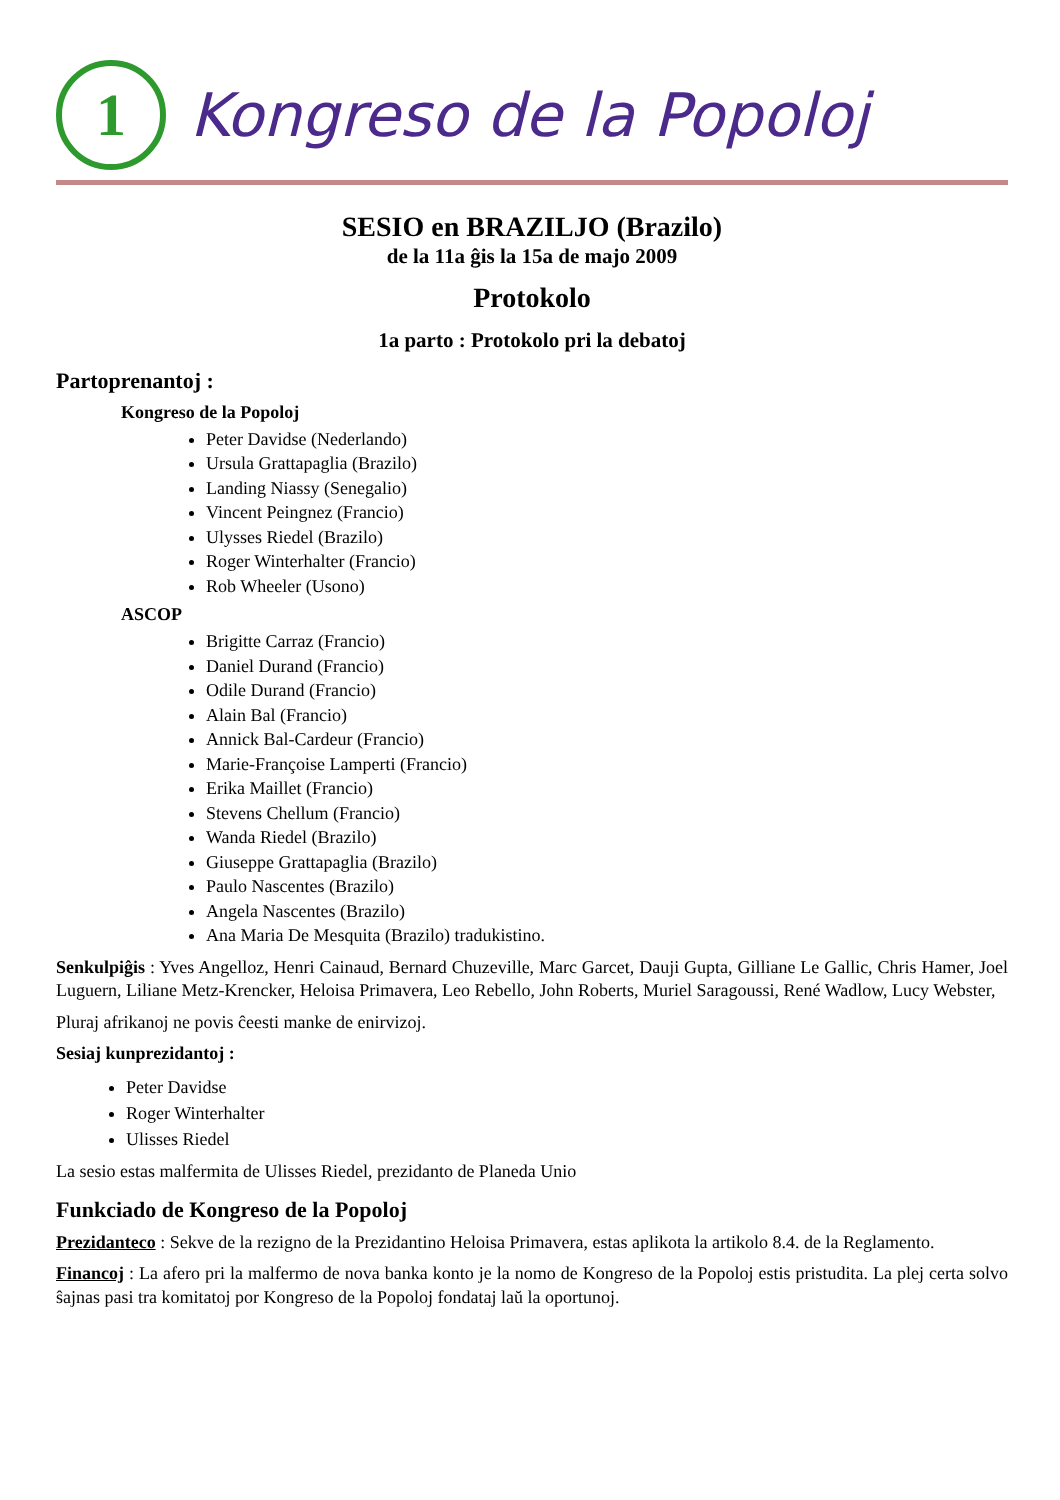1
Kongreso de la Popoloj
SESIO en BRAZILJO (Brazilo)
de la 11a ĝis la 15a de majo 2009
Protokolo
1a parto : Protokolo pri la debatoj
Partoprenantoj :
Kongreso de la Popoloj
Peter Davidse (Nederlando)
Ursula Grattapaglia (Brazilo)
Landing Niassy (Senegalio)
Vincent Peingnez (Francio)
Ulysses Riedel (Brazilo)
Roger Winterhalter (Francio)
Rob Wheeler (Usono)
ASCOP
Brigitte Carraz (Francio)
Daniel Durand (Francio)
Odile Durand (Francio)
Alain Bal (Francio)
Annick Bal-Cardeur (Francio)
Marie-Françoise Lamperti (Francio)
Erika Maillet (Francio)
Stevens Chellum (Francio)
Wanda Riedel (Brazilo)
Giuseppe Grattapaglia (Brazilo)
Paulo Nascentes (Brazilo)
Angela Nascentes (Brazilo)
Ana Maria De Mesquita (Brazilo) tradukistino.
Senkulpiĝis : Yves Angelloz, Henri Cainaud, Bernard Chuzeville, Marc Garcet, Dauji Gupta, Gilliane Le Gallic, Chris Hamer, Joel Luguern, Liliane Metz-Krencker, Heloisa Primavera, Leo Rebello, John Roberts, Muriel Saragoussi, René Wadlow, Lucy Webster,
Pluraj afrikanoj ne povis ĉeesti manke de enirvizoj.
Sesiaj kunprezidantoj :
Peter Davidse
Roger Winterhalter
Ulisses Riedel
La sesio estas malfermita de Ulisses Riedel, prezidanto de Planeda Unio
Funkciado de Kongreso de la Popoloj
Prezidanteco : Sekve de la rezigno de la Prezidantino Heloisa Primavera, estas aplikota la artikolo 8.4. de la Reglamento.
Financoj : La afero pri la malfermo de nova banka konto je la nomo de Kongreso de la Popoloj estis pristudita. La plej certa solvo ŝajnas pasi tra komitatoj por Kongreso de la Popoloj fondataj laŭ la oportunoj.